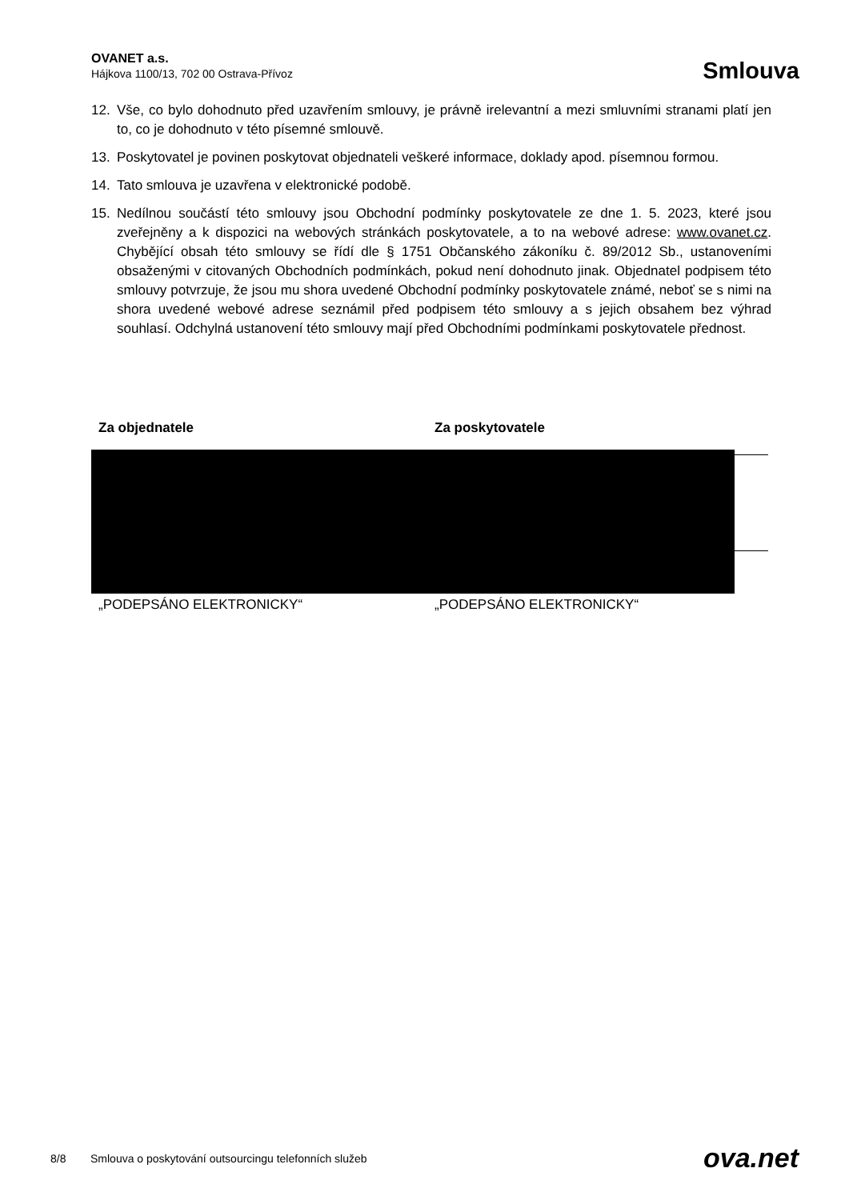OVANET a.s.
Hájkova 1100/13, 702 00 Ostrava-Přívoz
Smlouva
12. Vše, co bylo dohodnuto před uzavřením smlouvy, je právně irelevantní a mezi smluvními stranami platí jen to, co je dohodnuto v této písemné smlouvě.
13. Poskytovatel je povinen poskytovat objednateli veškeré informace, doklady apod. písemnou formou.
14. Tato smlouva je uzavřena v elektronické podobě.
15. Nedílnou součástí této smlouvy jsou Obchodní podmínky poskytovatele ze dne 1. 5. 2023, které jsou zveřejněny a k dispozici na webových stránkách poskytovatele, a to na webové adrese: www.ovanet.cz. Chybějící obsah této smlouvy se řídí dle § 1751 Občanského zákoníku č. 89/2012 Sb., ustanoveními obsaženými v citovaných Obchodních podmínkách, pokud není dohodnuto jinak. Objednatel podpisem této smlouvy potvrzuje, že jsou mu shora uvedené Obchodní podmínky poskytovatele známé, neboť se s nimi na shora uvedené webové adrese seznámil před podpisem této smlouvy a s jejich obsahem bez výhrad souhlasí. Odchylná ustanovení této smlouvy mají před Obchodními podmínkami poskytovatele přednost.
Za objednatele Za poskytovatele
„PODEPSÁNO ELEKTRONICKY“ „PODEPSÁNO ELEKTRONICKY“
8/8 Smlouva o poskytování outsourcingu telefonních služeb ova.net